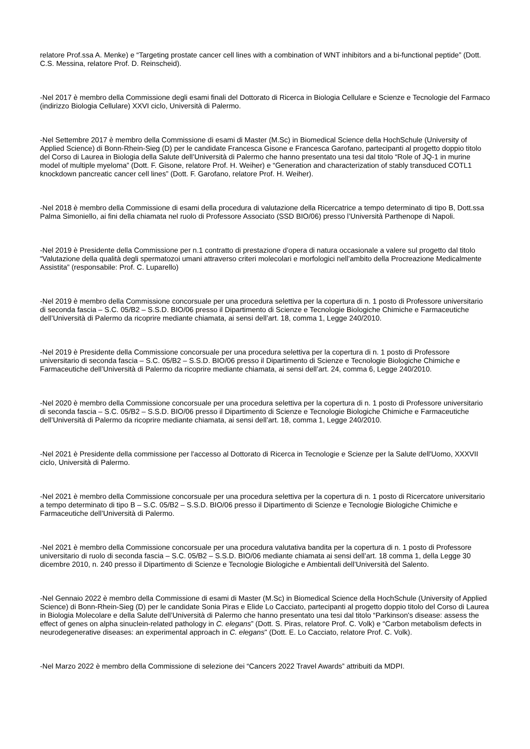relatore Prof.ssa A. Menke) e “Targeting prostate cancer cell lines with a combination of WNT inhibitors and a bi-functional peptide” (Dott. C.S. Messina, relatore Prof. D. Reinscheid).
-Nel 2017 è membro della Commissione degli esami finali del Dottorato di Ricerca in Biologia Cellulare e Scienze e Tecnologie del Farmaco (indirizzo Biologia Cellulare) XXVI ciclo, Università di Palermo.
-Nel Settembre 2017 è membro della Commissione di esami di Master (M.Sc) in Biomedical Science della HochSchule (University of Applied Science) di Bonn-Rhein-Sieg (D) per le candidate Francesca Gisone e Francesca Garofano, partecipanti al progetto doppio titolo del Corso di Laurea in Biologia della Salute dell’Università di Palermo che hanno presentato una tesi dal titolo “Role of JQ-1 in murine model of multiple myeloma” (Dott. F. Gisone, relatore Prof. H. Weiher) e “Generation and characterization of stably transduced COTL1 knockdown pancreatic cancer cell lines” (Dott. F. Garofano, relatore Prof. H. Weiher).
-Nel 2018 è membro della Commissione di esami della procedura di valutazione della Ricercatrice a tempo determinato di tipo B, Dott.ssa Palma Simoniello, ai fini della chiamata nel ruolo di Professore Associato (SSD BIO/06) presso l’Università Parthenope di Napoli.
-Nel 2019 è Presidente della Commissione per n.1 contratto di prestazione d’opera di natura occasionale a valere sul progetto dal titolo “Valutazione della qualità degli spermatozoi umani attraverso criteri molecolari e morfologici nell’ambito della Procreazione Medicalmente Assistita” (responsabile: Prof. C. Luparello)
-Nel 2019 è membro della Commissione concorsuale per una procedura selettiva per la copertura di n. 1 posto di Professore universitario di seconda fascia – S.C. 05/B2 – S.S.D. BIO/06 presso il Dipartimento di Scienze e Tecnologie Biologiche Chimiche e Farmaceutiche dell’Università di Palermo da ricoprire mediante chiamata, ai sensi dell’art. 18, comma 1, Legge 240/2010.
-Nel 2019 è Presidente della Commissione concorsuale per una procedura selettiva per la copertura di n. 1 posto di Professore universitario di seconda fascia – S.C. 05/B2 – S.S.D. BIO/06 presso il Dipartimento di Scienze e Tecnologie Biologiche Chimiche e Farmaceutiche dell’Università di Palermo da ricoprire mediante chiamata, ai sensi dell’art. 24, comma 6, Legge 240/2010.
-Nel 2020 è membro della Commissione concorsuale per una procedura selettiva per la copertura di n. 1 posto di Professore universitario di seconda fascia – S.C. 05/B2 – S.S.D. BIO/06 presso il Dipartimento di Scienze e Tecnologie Biologiche Chimiche e Farmaceutiche dell’Università di Palermo da ricoprire mediante chiamata, ai sensi dell’art. 18, comma 1, Legge 240/2010.
-Nel 2021 è Presidente della commissione per l'accesso al Dottorato di Ricerca in Tecnologie e Scienze per la Salute dell'Uomo, XXXVII ciclo, Università di Palermo.
-Nel 2021 è membro della Commissione concorsuale per una procedura selettiva per la copertura di n. 1 posto di Ricercatore universitario a tempo determinato di tipo B – S.C. 05/B2 – S.S.D. BIO/06 presso il Dipartimento di Scienze e Tecnologie Biologiche Chimiche e Farmaceutiche dell’Università di Palermo.
-Nel 2021 è membro della Commissione concorsuale per una procedura valutativa bandita per la copertura di n. 1 posto di Professore universitario di ruolo di seconda fascia – S.C. 05/B2 – S.S.D. BIO/06 mediante chiamata ai sensi dell’art. 18 comma 1, della Legge 30 dicembre 2010, n. 240 presso il Dipartimento di Scienze e Tecnologie Biologiche e Ambientali dell’Università del Salento.
-Nel Gennaio 2022 è membro della Commissione di esami di Master (M.Sc) in Biomedical Science della HochSchule (University of Applied Science) di Bonn-Rhein-Sieg (D) per le candidate Sonia Piras e Elide Lo Cacciato, partecipanti al progetto doppio titolo del Corso di Laurea in Biologia Molecolare e della Salute dell’Università di Palermo che hanno presentato una tesi dal titolo “Parkinson's disease: assess the effect of genes on alpha sinuclein-related pathology in C. elegans” (Dott. S. Piras, relatore Prof. C. Volk) e “Carbon metabolism defects in neurodegenerative diseases: an experimental approach in C. elegans" (Dott. E. Lo Cacciato, relatore Prof. C. Volk).
-Nel Marzo 2022 è membro della Commissione di selezione dei “Cancers 2022 Travel Awards” attribuiti da MDPI.